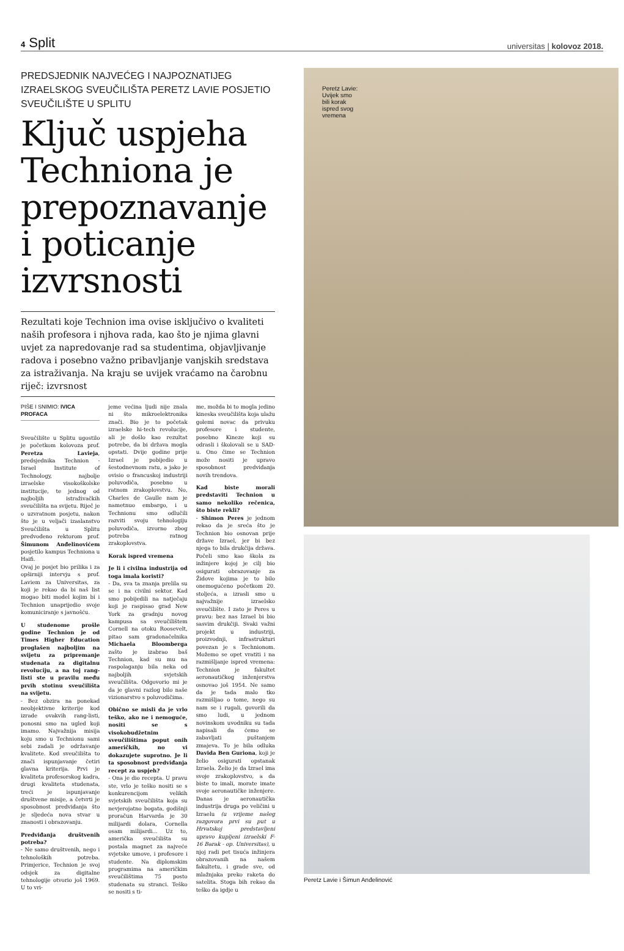4 Split universitas | kolovoz 2018.
PREDSJEDNIK NAJVEĆEG I NAJPOZNATIJEG IZRAELSKOG SVEUČILIŠTA PERETZ LAVIE POSJETIO SVEUČILIŠTE U SPLITU
Ključ uspjeha Techniona je prepoznavanje i poticanje izvrsnosti
Rezultati koje Technion ima ovise isključivo o kvaliteti naših profesora i njhova rada, kao što je njima glavni uvjet za napredovanje rad sa studentima, objavljivanje radova i posebno važno pribavljanje vanjskih sredstava za istraživanja. Na kraju se uvijek vraćamo na čarobnu riječ: izvrsnost
PIŠE I SNIMIO: IVICA PROFACA
Sveučilište u Splitu ugostilo je početkom kolovoza prof. Peretza Lavieja, predsjednika Technion - Israel Institute of Technology, najbolje izraelske visokoškolske institucije, te jednog od najboljih istraživačkih sveučilišta na svijetu. Riječ je o uzvratnom posjetu, nakon što je u veljači izaslanstvo Sveučilišta u Splitu predvođeno rektorom prof. Šimunom Anđelinovićem posjetilo kampus Techniona u Haifi.
Ovaj je posjet bio prilika i za opširniji intervju s prof. Laviem za Universitas, za koji je rekao da bi naš list mogao biti model kojim bi i Technion unaprijedio svoje komuniciranje s javnošću.
U studenome prošle godine Technion je od Times Higher Education proglašen najboljim na svijetu za pripremanje studenata za digitalnu revoluciju, a na toj rang-listi ste u pravilu među prvih stotinu sveučilišta na svijetu.
- Bez obzira na ponekad neobjektivne kriterije kod izrade ovakvih rang-listi, ponosni smo na ugled koji imamo. Najvažnija misija koju smo u Technionu sami sebi zadali je održavanje kvalitete. Kod sveučilišta to znači ispunjavanje četiri glavna kriterija. Prvi je kvaliteta profesorskog kadra, drugi kvaliteta studenata, treći je ispunjavanje društvene misije, a četvrti je sposobnost predviđanja što je sljedeća nova stvar u znanosti i obrazovanju.
Predviđanja društvenih potreba?
- Ne samo društvenih, nego i tehnoloških potreba. Primjerice, Technion je svoj odsjek za digitalne tehnologije otvorio još 1969. U to vri-
jeme većina ljudi nije znala ni što mikroelektronika znači. Bio je to početak izraelske hi-tech revolucije, ali je došlo kao rezultat potrebe, da bi država mogla opstati. Dvije godine prije Izrael je pobijedio u šestodnevnom ratu, a jako je ovisio o francuskoj industriji poluvodiča, posebno u ratnom zrakoplovstvu. No, Charles de Gaulle nam je nametnuo embargo, i u Technionu smo odlučili razviti svoju tehnologiju poluvodiča, izvorno zbog potreba ratnog zrakoplovstva.
Korak ispred vremena
Je li i civilna industrija od toga imala koristi?
- Da, sva ta znanja prelila su se i na civilni sektor. Kad smo pobijedili na natječaju koji je raspisao grad New York za gradnju novog kampusa sa sveučilištem Cornell na otoku Roosevelt, pitao sam gradonačelnika Michaela Bloomberga zašto je izabrao baš Technion, kad su mu na raspolaganju bila neka od najboljih svjetskih sveučilišta. Odgovorio mi je da je glavni razlog bilo naše vizionarstvo s poluvodičima.
Obično se misli da je vrlo teško, ako ne i nemoguće, nositi se s visokobudžetnim sveučilištima poput onih američkih, no vi dokazujete suprotno. Je li ta sposobnost predviđanja recept za uspjeh?
- Ona je dio recepta. U pravu ste, vrlo je teško nositi se s konkurencijom velikih svjetskih sveučilišta koja su nevjerojatno bogata, godišnji proračun Harvarda je 30 milijardi dolara, Cornella osam milijardi... Uz to, američka sveučilišta su postala magnet za najveće svjetske umove, i profesore i studente. Na diplomskim programima na američkim sveučilištima 75 posto studenata su stranci. Teško se nositi s ti-
me, možda bi to mogla jedino kineska sveučilišta koja ulažu golemi novac da privuku profesore i studente, posebno Kineze koji su odrasli i školovali se u SAD-u. Ono čime se Technion može nositi je upravo sposobnost predviđanja novih trendova.
Kad biste morali predstaviti Technion u samo nekoliko rečenica, što biste rekli?
- Shimon Peres je jednom rekao da je sreća što je Technion bio osnovan prije države Izrael, jer bi bez njega to bila drukčija država. Počeli smo kao škola za inžinjere kojoj je cilj bio osigurati obrazovanje za Židove kojima je to bilo onemogućeno početkom 20. stoljeća, a izrasli smo u najvažnije izraelsko sveučilište. I zato je Peres u pravu: bez nas Izrael bi bio sasvim drukčiji. Svaki važni projekt u industriji, proizvodnji, infrastrukturi povezan je s Technionom. Možemo se opet vratiti i na razmišljanje ispred vremena: Technion je fakultet aeronautičkog inženjerstva osnovao još 1954. Ne samo da je tada malo tko razmišljao o tome, nego su nam se i rugali, govorili da smo ludi, u jednom novinskom uvodniku su tada napisali da ćemo se zabavljati puštanjem zmajeva. To je bila odluka Davida Ben Guriona, koji je želio osigurati opstanak Izraela. Želio je da Izrael ima svoje zrakoplovstvo, a da biste to imali, morate imate svoje aeronautičke inženjere. Danas je aeronautička industrija druga po veličini u Izraelu (u vrijeme našeg razgovora prvi su put u Hrvatskoj predstavljeni upravo kupljeni izraelski F-16 Barak - op. Universitas), u njoj radi pet tisuća inžinjera obrazovanih na našem fakultetu, i grade sve, od mlažnjaka preko raketa do satelita. Stoga bih rekao da teško da igdje u
Peretz Lavie:
Uvijek smo
bili korak
ispred svog
vremena
Peretz Lavie i Šimun Anđelinović